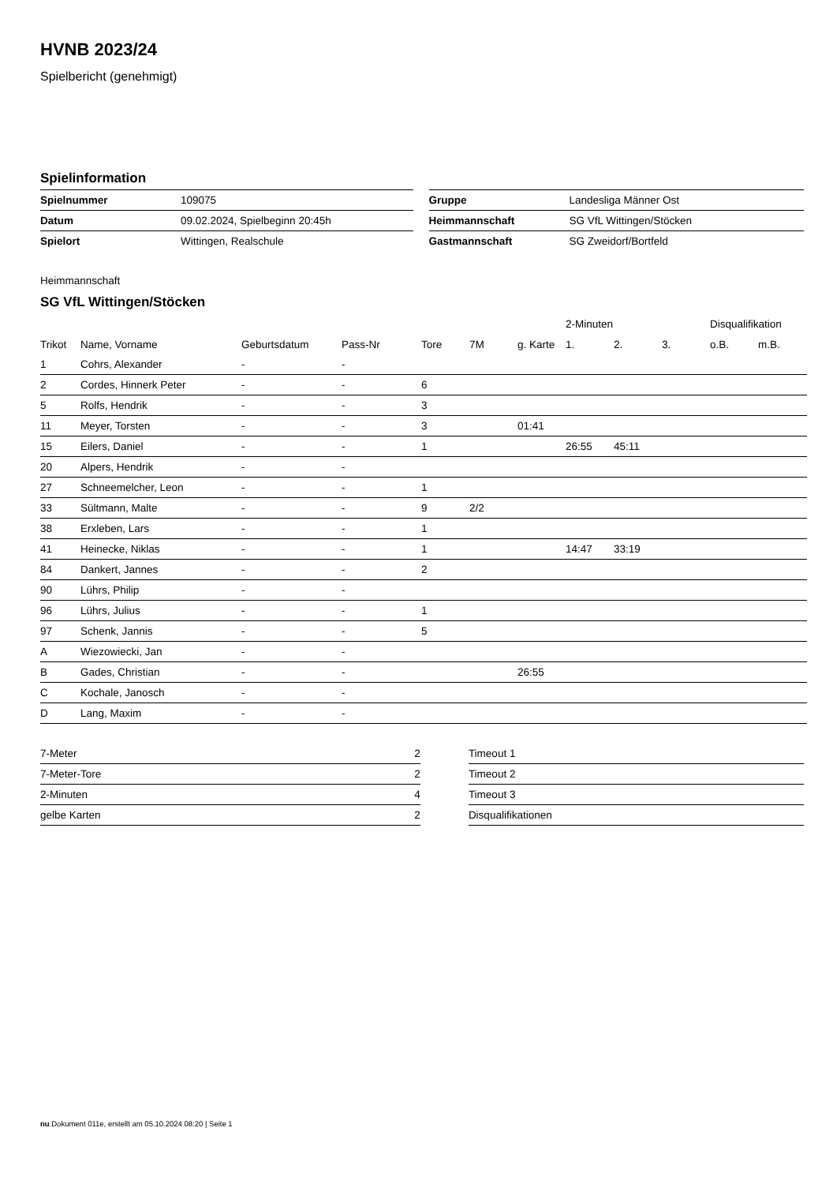HVNB 2023/24
Spielbericht (genehmigt)
Spielinformation
| Spielnummer | 109075 |
| Datum | 09.02.2024, Spielbeginn 20:45h |
| Spielort | Wittingen, Realschule |
| Gruppe | Landesliga Männer Ost |
| Heimmannschaft | SG VfL Wittingen/Stöcken |
| Gastmannschaft | SG Zweidorf/Bortfeld |
Heimmannschaft
SG VfL Wittingen/Stöcken
| | | | | | | | 2-Minuten | | | Disqualifikation | |
| --- | --- | --- | --- | --- | --- | --- | --- | --- | --- | --- | --- |
| Trikot | Name, Vorname | Geburtsdatum | Pass-Nr | Tore | 7M | g. Karte | 1. | 2. | 3. | o.B. | m.B. |
| 1 | Cohrs, Alexander | - | - | | | | | | | | |
| 2 | Cordes, Hinnerk Peter | - | - | 6 | | | | | | | |
| 5 | Rolfs, Hendrik | - | - | 3 | | | | | | | |
| 11 | Meyer, Torsten | - | - | 3 | | 01:41 | | | | | |
| 15 | Eilers, Daniel | - | - | 1 | | | 26:55 | 45:11 | | | |
| 20 | Alpers, Hendrik | - | - | | | | | | | | |
| 27 | Schneemelcher, Leon | - | - | 1 | | | | | | | |
| 33 | Sültmann, Malte | - | - | 9 | 2/2 | | | | | | |
| 38 | Erxleben, Lars | - | - | 1 | | | | | | | |
| 41 | Heinecke, Niklas | - | - | 1 | | | 14:47 | 33:19 | | | |
| 84 | Dankert, Jannes | - | - | 2 | | | | | | | |
| 90 | Lührs, Philip | - | - | | | | | | | | |
| 96 | Lührs, Julius | - | - | 1 | | | | | | | |
| 97 | Schenk, Jannis | - | - | 5 | | | | | | | |
| A | Wiezowiecki, Jan | - | - | | | | | | | | |
| B | Gades, Christian | - | - | | | 26:55 | | | | | |
| C | Kochale, Janosch | - | - | | | | | | | | |
| D | Lang, Maxim | - | - | | | | | | | | |
| 7-Meter | 2 |
| 7-Meter-Tore | 2 |
| 2-Minuten | 4 |
| gelbe Karten | 2 |
| Timeout 1 |
| Timeout 2 |
| Timeout 3 |
| Disqualifikationen |
nu.Dokument 011e, erstellt am 05.10.2024 08:20 | Seite 1